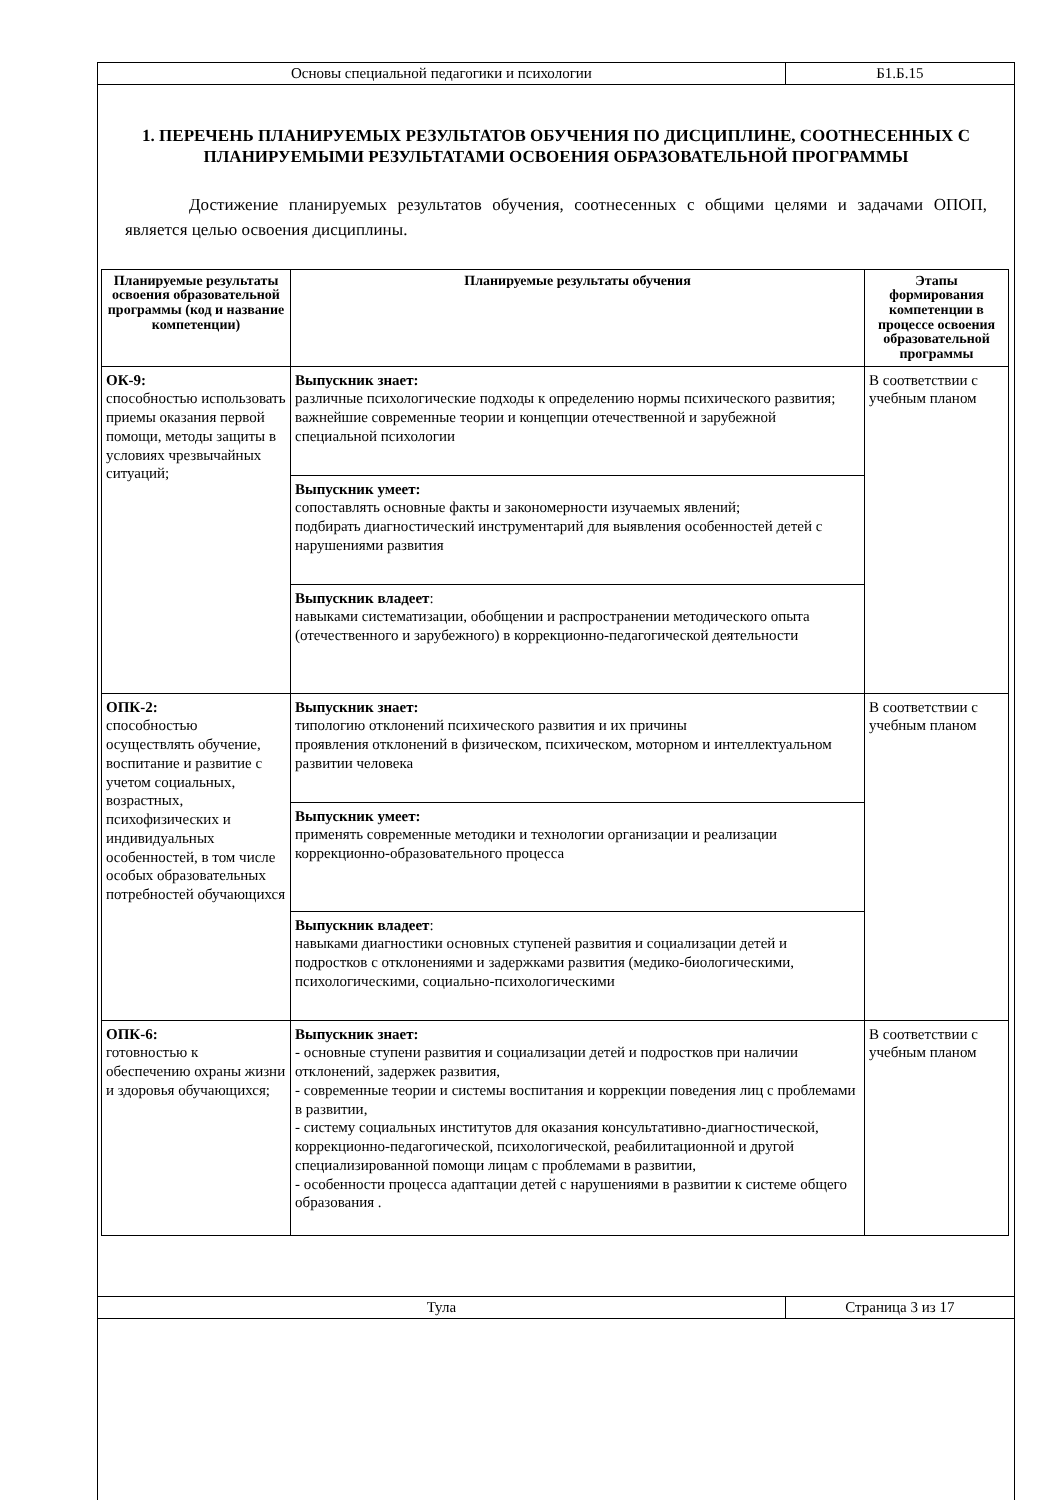| Основы специальной педагогики и психологии | Б1.Б.15 |
1. ПЕРЕЧЕНЬ ПЛАНИРУЕМЫХ РЕЗУЛЬТАТОВ ОБУЧЕНИЯ ПО ДИСЦИПЛИНЕ, СООТНЕСЕННЫХ С ПЛАНИРУЕМЫМИ РЕЗУЛЬТАТАМИ ОСВОЕНИЯ ОБРАЗОВАТЕЛЬНОЙ ПРОГРАММЫ
Достижение планируемых результатов обучения, соотнесенных с общими целями и задачами ОПОП, является целью освоения дисциплины.
| Планируемые результаты освоения образовательной программы (код и название компетенции) | Планируемые результаты обучения | Этапы формирования компетенции в процессе освоения образовательной программы |
| --- | --- | --- |
| ОК-9: способностью использовать приемы оказания первой помощи, методы защиты в условиях чрезвычайных ситуаций; | Выпускник знает: различные психологические подходы к определению нормы психического развития; важнейшие современные теории и концепции отечественной и зарубежной специальной психологии | В соответствии с учебным планом |
| | Выпускник умеет: сопоставлять основные факты и закономерности изучаемых явлений; подбирать диагностический инструментарий для выявления особенностей детей с нарушениями развития | |
| | Выпускник владеет : навыками систематизации, обобщении и распространении методического опыта (отечественного и зарубежного) в коррекционно-педагогической деятельности | |
| ОПК-2: способностью осуществлять обучение, воспитание и развитие с учетом социальных, возрастных, психофизических и индивидуальных особенностей, в том числе особых образовательных потребностей обучающихся | Выпускник знает: типологию отклонений психического развития и их причины проявления отклонений в физическом, психическом, моторном и интеллектуальном развитии человека | В соответствии с учебным планом |
| | Выпускник умеет: применять современные методики и технологии организации и реализации коррекционно-образовательного процесса | |
| | Выпускник владеет : навыками диагностики основных ступеней развития и социализации детей и подростков с отклонениями и задержками развития (медико-биологическими, психологическими, социально-психологическими | |
| ОПК-6: готовностью к обеспечению охраны жизни и здоровья обучающихся; | Выпускник знает: - основные ступени развития и социализации детей и подростков при наличии отклонений, задержек развития, - современные теории и системы воспитания и коррекции поведения лиц с проблемами в развитии, - систему социальных институтов для оказания консультативно-диагностической, коррекционно-педагогической, психологической, реабилитационной и другой специализированной помощи лицам с проблемами в развитии, - особенности процесса адаптации детей с нарушениями в развитии к системе общего образования . | В соответствии с учебным планом |
| Тула | Страница 3 из 17 |